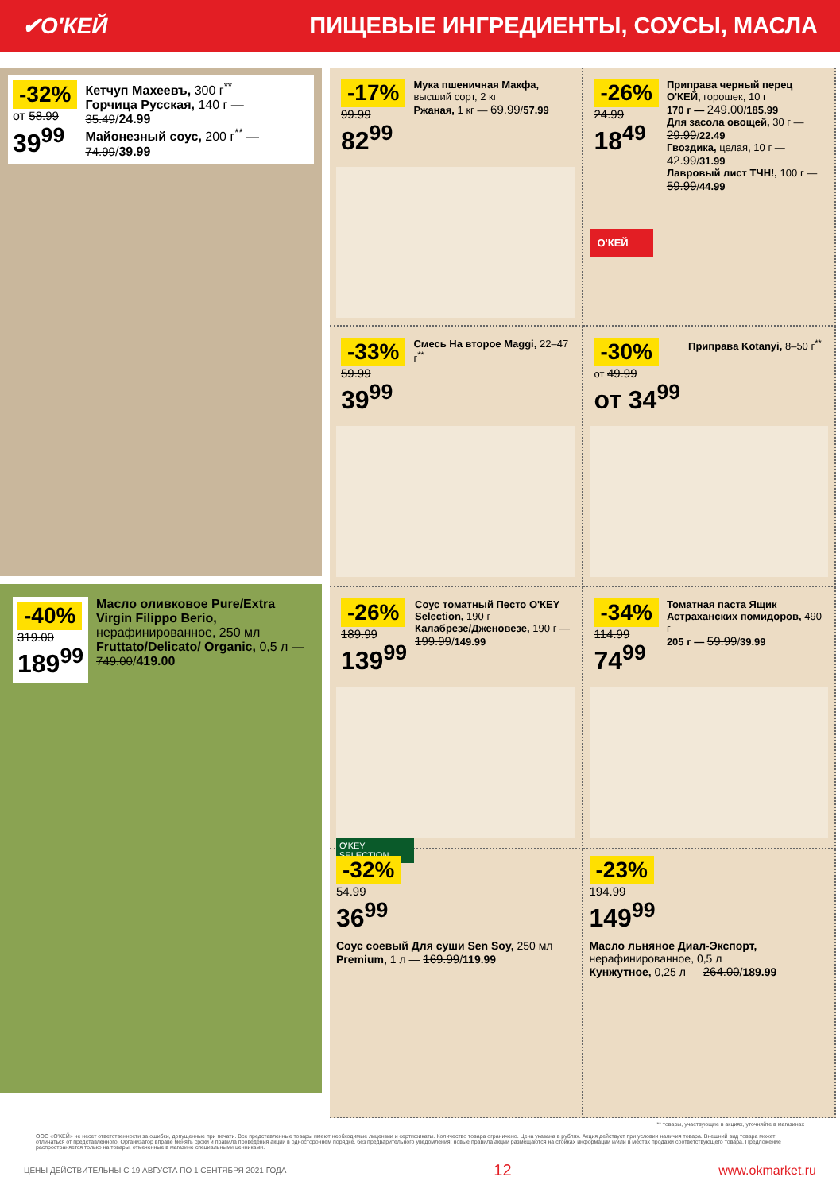✔О'КЕЙ ПИЩЕВЫЕ ИНГРЕДИЕНТЫ, СОУСЫ, МАСЛА
-32%
от 58.99
39<sup>99</sup>
Кетчуп Махеевъ, 300 г<sup>**</sup>
Горчица Русская, 140 г — 35.49/24.99
Майонезный соус, 200 г<sup>**</sup> — 74.99/39.99
-40%
319.00
189<sup>99</sup>
Масло оливковое Pure/Extra Virgin Filippo Berio, нерафинированное, 250 мл
Fruttato/Delicato/ Organic, 0,5 л — 749.00/419.00
-17%
99.99
82<sup>99</sup>
Мука пшеничная Макфа, высший сорт, 2 кг
Ржаная, 1 кг — 69.99/57.99
-26%
24.99
18<sup>49</sup>
Приправа черный перец О'КЕЙ, горошек, 10 г
170 г — 249.00/185.99
Для засола овощей, 30 г — 29.99/22.49
Гвоздика, целая, 10 г — 42.99/31.99
Лавровый лист ТЧН!, 100 г — 59.99/44.99
О'КЕЙ
-33%
59.99
39<sup>99</sup>
Смесь На второе Maggi, 22–47 г<sup>**</sup>
-30%
от 49.99
от 34<sup>99</sup>
Приправа Kotanyi, 8–50 г<sup>**</sup>
-26%
189.99
139<sup>99</sup>
Соус томатный Песто О'КЕY Selection, 190 г
Калабрезе/Дженовезе, 190 г — 199.99/149.99
O'KEY SELECTION
-34%
114.99
74<sup>99</sup>
Томатная паста Ящик Астраханских помидоров, 490 г
205 г — 59.99/39.99
-32%
54.99
36<sup>99</sup>
Соус соевый Для суши Sen Soy, 250 мл
Premium, 1 л — 169.99/119.99
-23%
194.99
149<sup>99</sup>
Масло льняное Диал-Экспорт, нерафинированное, 0,5 л
Кунжутное, 0,25 л — 264.00/189.99
** товары, участвующие в акциях, уточняйте в магазинах
ООО «О'КЕЙ» не несет ответственности за ошибки, допущенные при печати. Все представленные товары имеют необходимые лицензии и сертификаты. Количество товара ограничено. Цена указана в рублях. Акция действует при условии наличия товара. Внешний вид товара может отличаться от представленного. Организатор вправе менять сроки и правила проведения акции в одностороннем порядке, без предварительного уведомления; новые правила акции размещаются на стойках информации и/или в местах продажи соответствующего товара. Предложение распространяется только на товары, отмеченные в магазине специальными ценниками.
ЦЕНЫ ДЕЙСТВИТЕЛЬНЫ С 19 АВГУСТА ПО 1 СЕНТЯБРЯ 2021 ГОДА 12 www.okmarket.ru